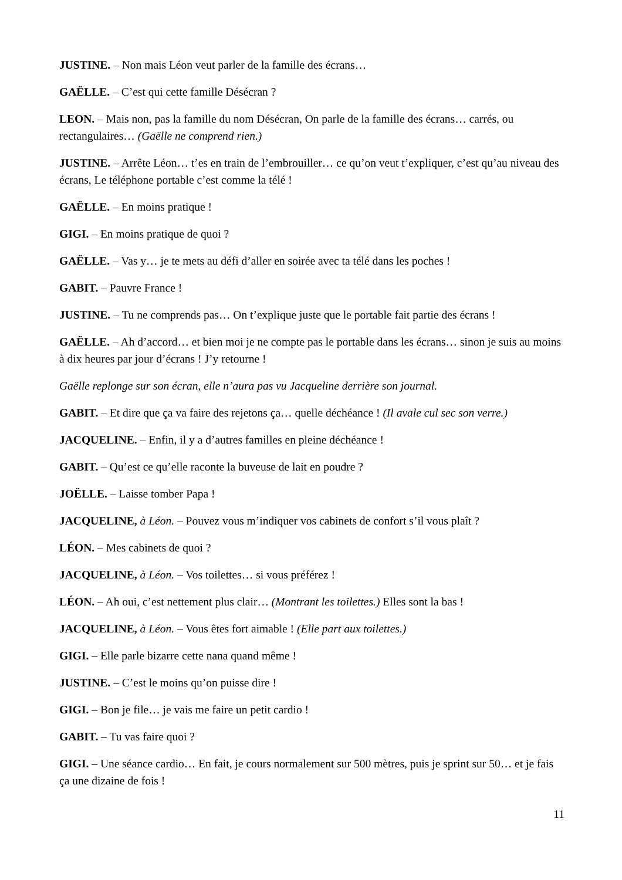JUSTINE. – Non mais Léon veut parler de la famille des écrans…
GAËLLE. – C’est qui cette famille Désécran ?
LEON. – Mais non, pas la famille du nom Désécran, On parle de la famille des écrans… carrés, ou rectangulaires… (Gaëlle ne comprend rien.)
JUSTINE. – Arrête Léon… t’es en train de l’embrouiller… ce qu’on veut t’expliquer, c’est qu’au niveau des écrans, Le téléphone portable c’est comme la télé !
GAËLLE. – En moins pratique !
GIGI. – En moins pratique de quoi ?
GAËLLE. – Vas y… je te mets au défi d’aller en soirée avec ta télé dans les poches !
GABIT. – Pauvre France !
JUSTINE. – Tu ne comprends pas… On t’explique juste que le portable fait partie des écrans !
GAËLLE. – Ah d’accord… et bien moi je ne compte pas le portable dans les écrans… sinon je suis au moins à dix heures par jour d’écrans ! J’y retourne !
Gaëlle replonge sur son écran, elle n’aura pas vu Jacqueline derrière son journal.
GABIT. – Et dire que ça va faire des rejetons ça… quelle déchéance ! (Il avale cul sec son verre.)
JACQUELINE. – Enfin, il y a d’autres familles en pleine déchéance !
GABIT. – Qu’est ce qu’elle raconte la buveuse de lait en poudre ?
JOËLLE. – Laisse tomber Papa !
JACQUELINE, à Léon. – Pouvez vous m’indiquer vos cabinets de confort s’il vous plaît ?
LÉON. – Mes cabinets de quoi ?
JACQUELINE, à Léon. – Vos toilettes… si vous préférez !
LÉON. – Ah oui, c’est nettement plus clair… (Montrant les toilettes.) Elles sont la bas !
JACQUELINE, à Léon. – Vous êtes fort aimable ! (Elle part aux toilettes.)
GIGI. – Elle parle bizarre cette nana quand même !
JUSTINE. – C’est le moins qu’on puisse dire !
GIGI. – Bon je file… je vais me faire un petit cardio !
GABIT. – Tu vas faire quoi ?
GIGI. – Une séance cardio… En fait, je cours normalement sur 500 mètres, puis je sprint sur 50… et je fais ça une dizaine de fois !
11